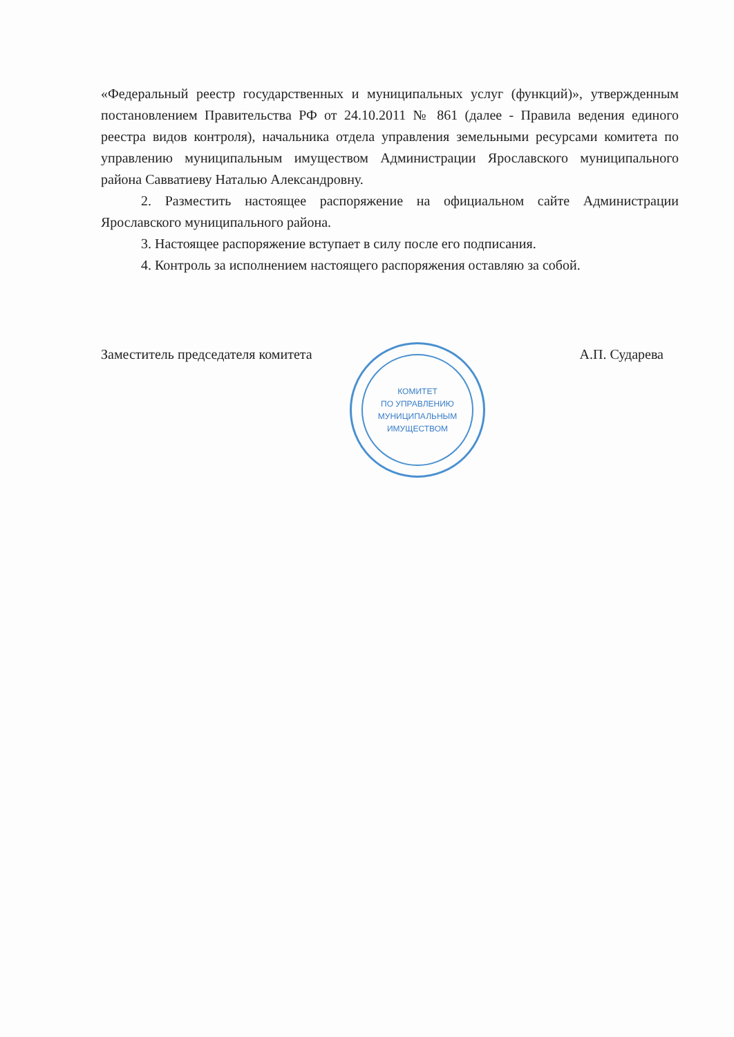«Федеральный реестр государственных и муниципальных услуг (функций)», утвержденным постановлением Правительства РФ от 24.10.2011 № 861 (далее - Правила ведения единого реестра видов контроля), начальника отдела управления земельными ресурсами комитета по управлению муниципальным имуществом Администрации Ярославского муниципального района Савватиеву Наталью Александровну.
2. Разместить настоящее распоряжение на официальном сайте Администрации Ярославского муниципального района.
3. Настоящее распоряжение вступает в силу после его подписания.
4. Контроль за исполнением настоящего распоряжения оставляю за собой.
Заместитель председателя комитета А.П. Сударева
КОМИТЕТ
ПО УПРАВЛЕНИЮ
МУНИЦИПАЛЬНЫМ
ИМУЩЕСТВОМ